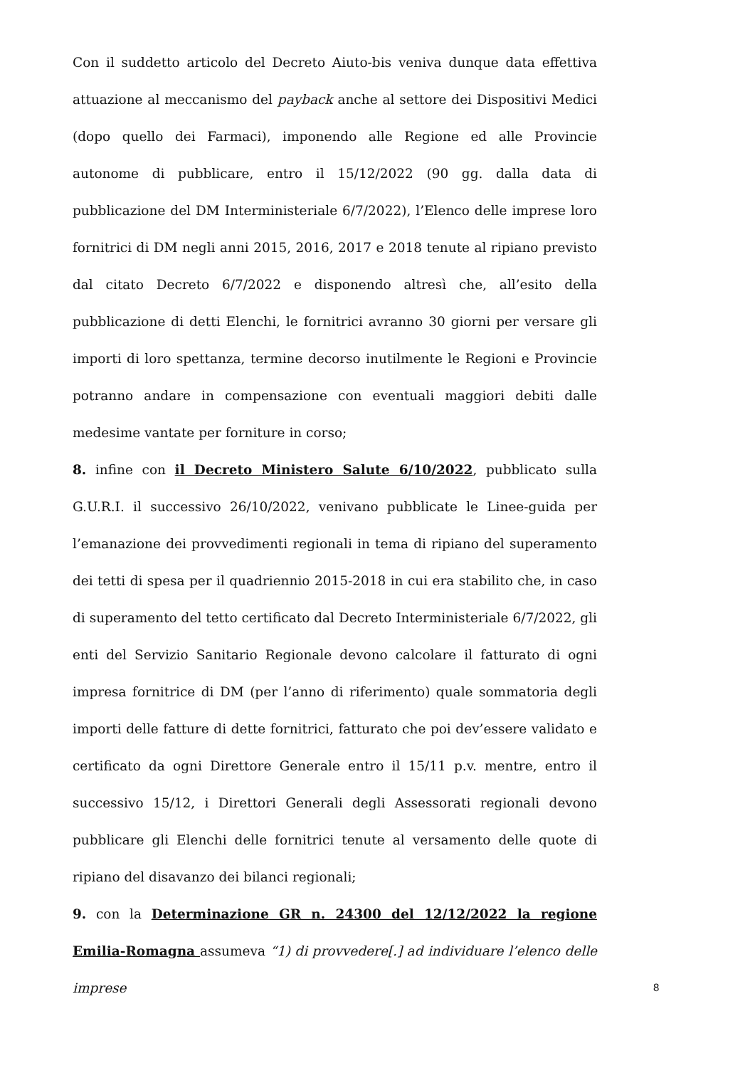Con il suddetto articolo del Decreto Aiuto-bis veniva dunque data effettiva attuazione al meccanismo del payback anche al settore dei Dispositivi Medici (dopo quello dei Farmaci), imponendo alle Regione ed alle Provincie autonome di pubblicare, entro il 15/12/2022 (90 gg. dalla data di pubblicazione del DM Interministeriale 6/7/2022), l’Elenco delle imprese loro fornitrici di DM negli anni 2015, 2016, 2017 e 2018 tenute al ripiano previsto dal citato Decreto 6/7/2022 e disponendo altresì che, all’esito della pubblicazione di detti Elenchi, le fornitrici avranno 30 giorni per versare gli importi di loro spettanza, termine decorso inutilmente le Regioni e Provincie potranno andare in compensazione con eventuali maggiori debiti dalle medesime vantate per forniture in corso;
8. infine con il Decreto Ministero Salute 6/10/2022, pubblicato sulla G.U.R.I. il successivo 26/10/2022, venivano pubblicate le Linee-guida per l’emanazione dei provvedimenti regionali in tema di ripiano del superamento dei tetti di spesa per il quadriennio 2015-2018 in cui era stabilito che, in caso di superamento del tetto certificato dal Decreto Interministeriale 6/7/2022, gli enti del Servizio Sanitario Regionale devono calcolare il fatturato di ogni impresa fornitrice di DM (per l’anno di riferimento) quale sommatoria degli importi delle fatture di dette fornitrici, fatturato che poi dev’essere validato e certificato da ogni Direttore Generale entro il 15/11 p.v. mentre, entro il successivo 15/12, i Direttori Generali degli Assessorati regionali devono pubblicare gli Elenchi delle fornitrici tenute al versamento delle quote di ripiano del disavanzo dei bilanci regionali;
9. con la Determinazione GR n. 24300 del 12/12/2022 la regione Emilia-Romagna assumeva “1) di provvedere[.] ad individuare l’elenco delle imprese
8